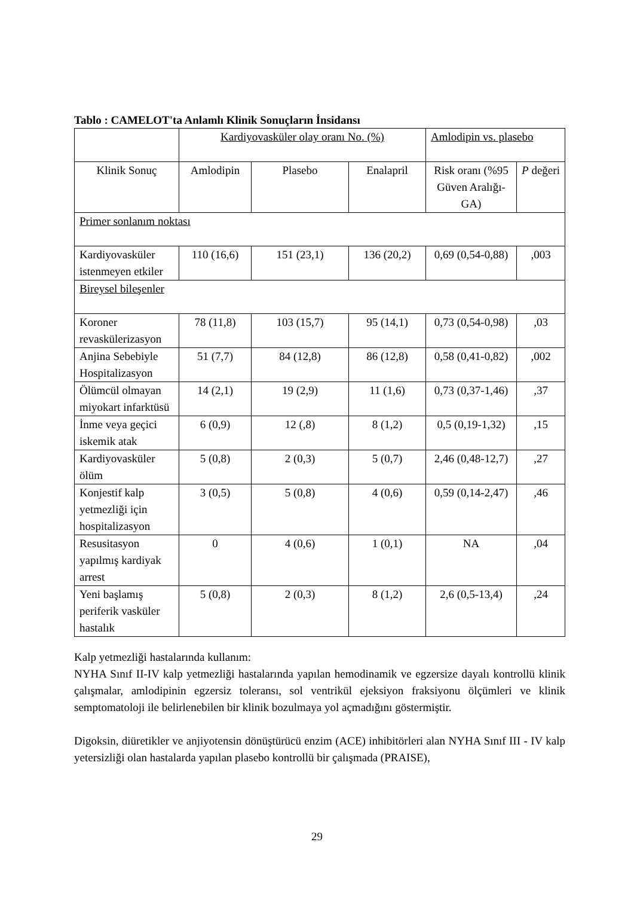Tablo : CAMELOT'ta Anlamlı Klinik Sonuçların İnsidansı
| | Kardiyovasküler olay oranı No. (%) | | | Amlodipin vs. plasebo | |
| --- | --- | --- | --- | --- | --- |
| Klinik Sonuç | Amlodipin | Plasebo | Enalapril | Risk oranı (%95 Güven Aralığı-GA) | P değeri |
| Primer sonlanım noktası | | | | | |
| Kardiyovasküler istenmeyen etkiler | 110 (16,6) | 151 (23,1) | 136 (20,2) | 0,69 (0,54-0,88) | ,003 |
| Bireysel bileşenler | | | | | |
| Koroner revaskülerizasyon | 78 (11,8) | 103 (15,7) | 95 (14,1) | 0,73 (0,54-0,98) | ,03 |
| Anjina Sebebiyle Hospitalizasyon | 51 (7,7) | 84 (12,8) | 86 (12,8) | 0,58 (0,41-0,82) | ,002 |
| Ölümcül olmayan miyokart infarktüsü | 14 (2,1) | 19 (2,9) | 11 (1,6) | 0,73 (0,37-1,46) | ,37 |
| İnme veya geçici iskemik atak | 6 (0,9) | 12 (,8) | 8 (1,2) | 0,5 (0,19-1,32) | ,15 |
| Kardiyovasküler ölüm | 5 (0,8) | 2 (0,3) | 5 (0,7) | 2,46 (0,48-12,7) | ,27 |
| Konjestif kalp yetmezliği için hospitalizasyon | 3 (0,5) | 5 (0,8) | 4 (0,6) | 0,59 (0,14-2,47) | ,46 |
| Resusitasyon yapılmış kardiyak arrest | 0 | 4 (0,6) | 1 (0,1) | NA | ,04 |
| Yeni başlamış periferik vasküler hastalık | 5 (0,8) | 2 (0,3) | 8 (1,2) | 2,6 (0,5-13,4) | ,24 |
Kalp yetmezliği hastalarında kullanım:
NYHA Sınıf II-IV kalp yetmezliği hastalarında yapılan hemodinamik ve egzersize dayalı kontrollü klinik çalışmalar, amlodipinin egzersiz toleransı, sol ventrikül ejeksiyon fraksiyonu ölçümleri ve klinik semptomatoloji ile belirlenebilen bir klinik bozulmaya yol açmadığını göstermiştir.
Digoksin, diüretikler ve anjiyotensin dönüştürücü enzim (ACE) inhibitörleri alan NYHA Sınıf III - IV kalp yetersizliği olan hastalarda yapılan plasebo kontrollü bir çalışmada (PRAISE),
29